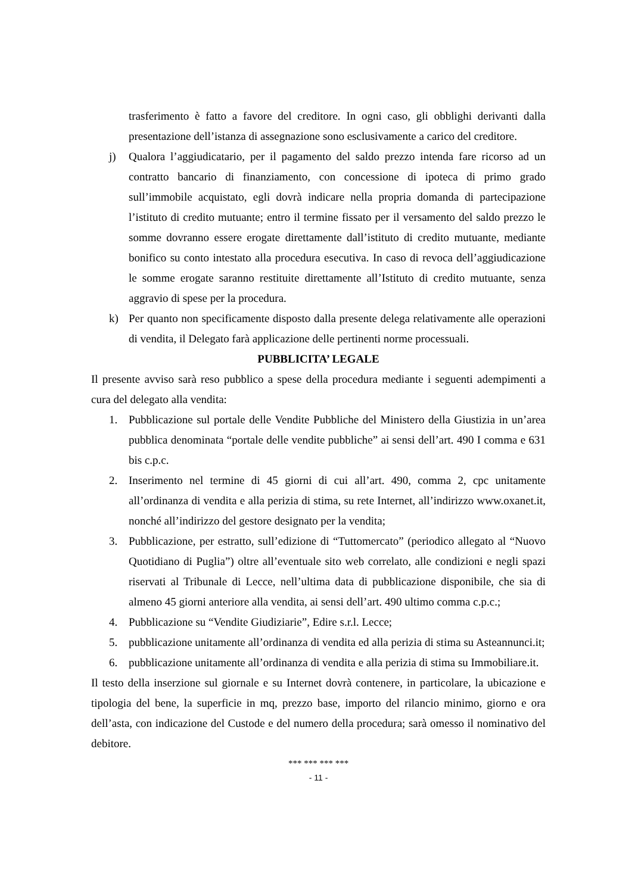trasferimento è fatto a favore del creditore. In ogni caso, gli obblighi derivanti dalla presentazione dell’istanza di assegnazione sono esclusivamente a carico del creditore.
j) Qualora l’aggiudicatario, per il pagamento del saldo prezzo intenda fare ricorso ad un contratto bancario di finanziamento, con concessione di ipoteca di primo grado sull’immobile acquistato, egli dovrà indicare nella propria domanda di partecipazione l’istituto di credito mutuante; entro il termine fissato per il versamento del saldo prezzo le somme dovranno essere erogate direttamente dall’istituto di credito mutuante, mediante bonifico su conto intestato alla procedura esecutiva. In caso di revoca dell’aggiudicazione le somme erogate saranno restituite direttamente all’Istituto di credito mutuante, senza aggravio di spese per la procedura.
k) Per quanto non specificamente disposto dalla presente delega relativamente alle operazioni di vendita, il Delegato farà applicazione delle pertinenti norme processuali.
PUBBLICITA’ LEGALE
Il presente avviso sarà reso pubblico a spese della procedura mediante i seguenti adempimenti a cura del delegato alla vendita:
1. Pubblicazione sul portale delle Vendite Pubbliche del Ministero della Giustizia in un’area pubblica denominata “portale delle vendite pubbliche” ai sensi dell’art. 490 I comma e 631 bis c.p.c.
2. Inserimento nel termine di 45 giorni di cui all’art. 490, comma 2, cpc unitamente all’ordinanza di vendita e alla perizia di stima, su rete Internet, all’indirizzo www.oxanet.it, nonché all’indirizzo del gestore designato per la vendita;
3. Pubblicazione, per estratto, sull’edizione di “Tuttomercato” (periodico allegato al “Nuovo Quotidiano di Puglia”) oltre all’eventuale sito web correlato, alle condizioni e negli spazi riservati al Tribunale di Lecce, nell’ultima data di pubblicazione disponibile, che sia di almeno 45 giorni anteriore alla vendita, ai sensi dell’art. 490 ultimo comma c.p.c.;
4. Pubblicazione su “Vendite Giudiziarie”, Edire s.r.l. Lecce;
5. pubblicazione unitamente all’ordinanza di vendita ed alla perizia di stima su Asteannunci.it;
6. pubblicazione unitamente all’ordinanza di vendita e alla perizia di stima su Immobiliare.it.
Il testo della inserzione sul giornale e su Internet dovrà contenere, in particolare, la ubicazione e tipologia del bene, la superficie in mq, prezzo base, importo del rilancio minimo, giorno e ora dell’asta, con indicazione del Custode e del numero della procedura; sarà omesso il nominativo del debitore.
*** *** *** ***
- 11 -